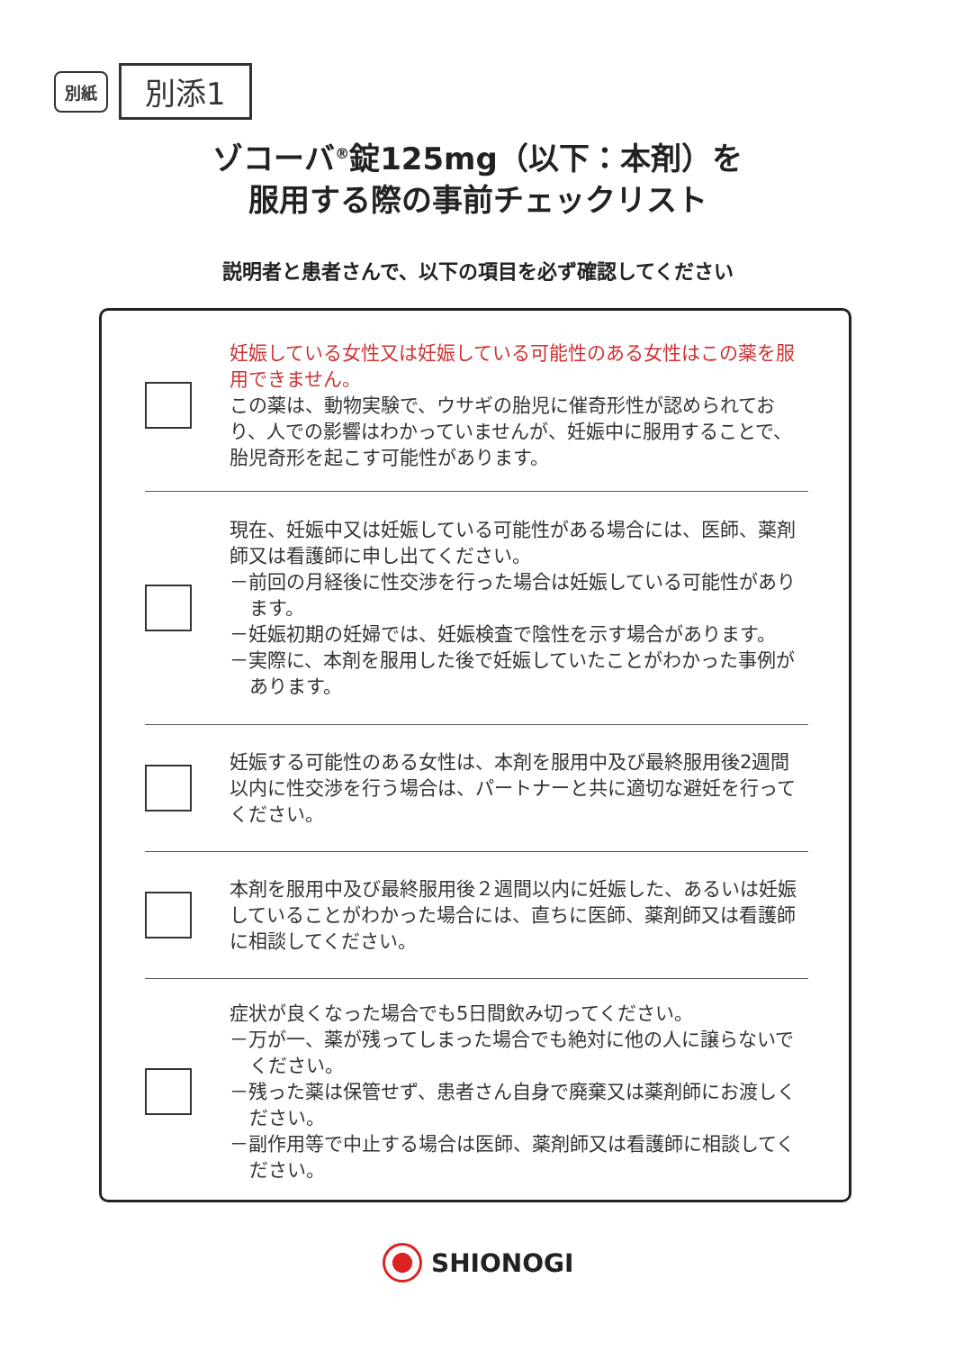別紙 別添1
ゾコーバ<sup>®</sup>錠125mg（以下：本剤）を
服用する際の事前チェックリスト
説明者と患者さんで、以下の項目を必ず確認してください
妊娠している女性又は妊娠している可能性のある女性はこの薬を服用できません。
この薬は、動物実験で、ウサギの胎児に催奇形性が認められており、人での影響はわかっていませんが、妊娠中に服用することで、胎児奇形を起こす可能性があります。
現在、妊娠中又は妊娠している可能性がある場合には、医師、薬剤師又は看護師に申し出てください。
－前回の月経後に性交渉を行った場合は妊娠している可能性があります。
－妊娠初期の妊婦では、妊娠検査で陰性を示す場合があります。
－実際に、本剤を服用した後で妊娠していたことがわかった事例があります。
妊娠する可能性のある女性は、本剤を服用中及び最終服用後2週間以内に性交渉を行う場合は、パートナーと共に適切な避妊を行ってください。
本剤を服用中及び最終服用後２週間以内に妊娠した、あるいは妊娠していることがわかった場合には、直ちに医師、薬剤師又は看護師に相談してください。
症状が良くなった場合でも5日間飲み切ってください。
－万が一、薬が残ってしまった場合でも絶対に他の人に譲らないでください。
－残った薬は保管せず、患者さん自身で廃棄又は薬剤師にお渡しください。
－副作用等で中止する場合は医師、薬剤師又は看護師に相談してください。
SHIONOGI